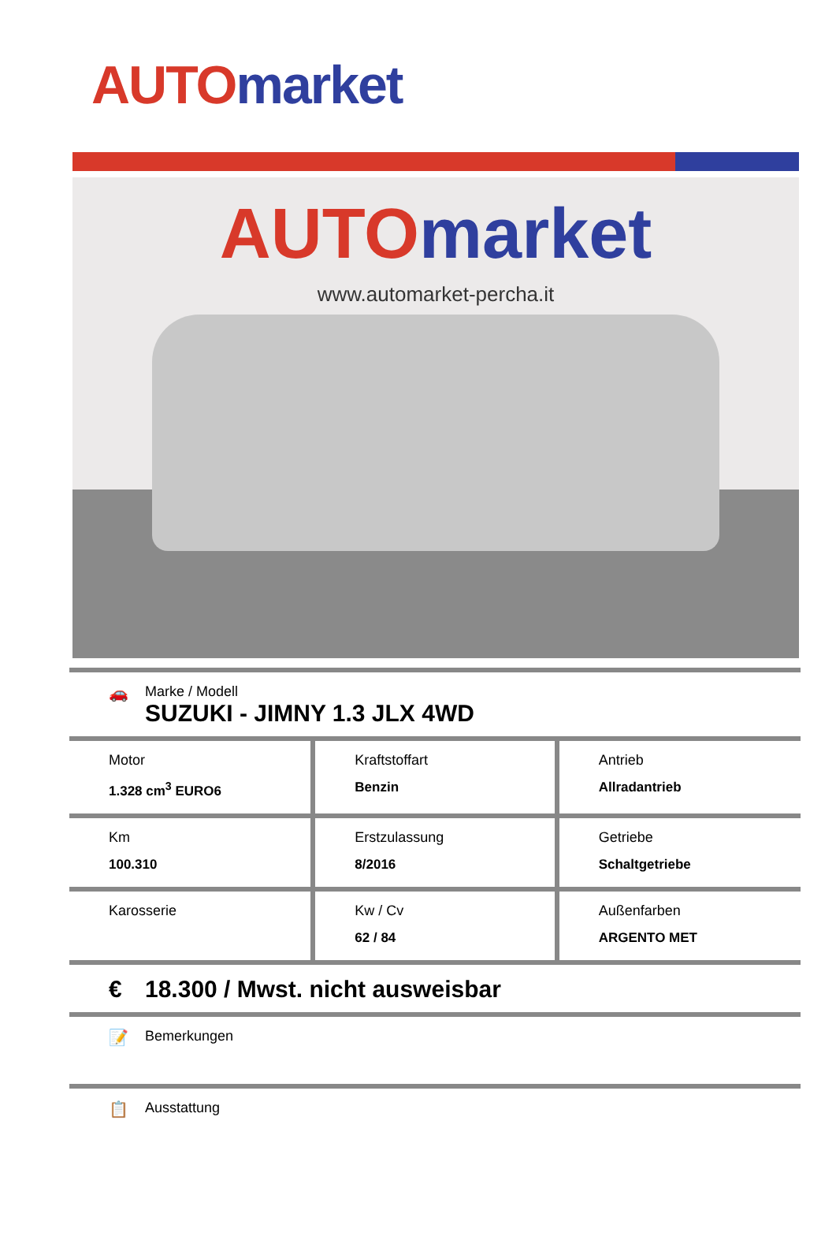AUTO market
AUTO market
www.automarket-percha.it
🚗 Marke / Modell
SUZUKI - JIMNY 1.3 JLX 4WD
| Motor 1.328 cm<sup>3</sup> EURO6 | Kraftstoffart Benzin | Antrieb Allradantrieb |
| Km 100.310 | Erstzulassung 8/2016 | Getriebe Schaltgetriebe |
| Karosserie | Kw / Cv 62 / 84 | Außenfarben ARGENTO MET |
€ 18.300 / Mwst. nicht ausweisbar
📝 Bemerkungen
📋 Ausstattung